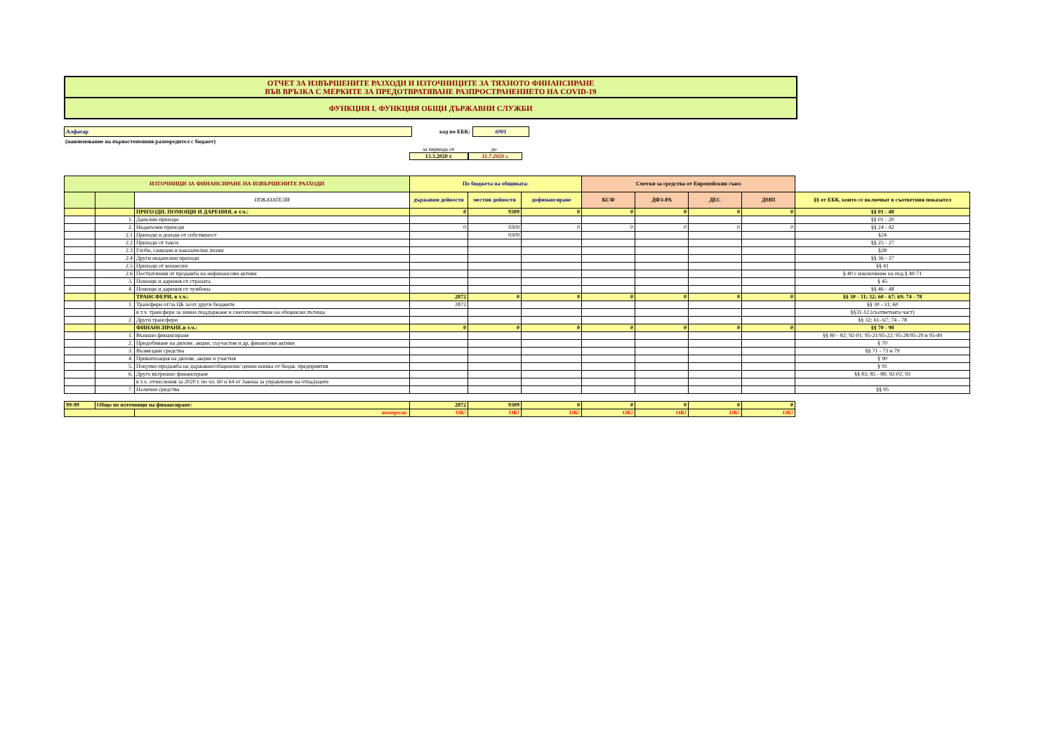ОТЧЕТ ЗА ИЗВЪРШЕНИТЕ РАЗХОДИ И ИЗТОЧНИЦИТЕ ЗА ТЯХНОТО ФИНАНСИРАНЕ
ВЪВ ВРЪЗКА С МЕРКИТЕ ЗА ПРЕДОТВРАТЯВАНЕ РАЗПРОСТРАНЕНИЕТО НА COVID-19
ФУНКЦИЯ I. ФУНКЦИЯ ОБЩИ ДЪРЖАВНИ СЛУЖБИ
Алфатар код по ЕБК: 6901
(наименование на първостепенния разпоредител с бюджет)
за периода от до
13.3.2020 г. 31.7.2020 г.
| ИЗТОЧНИЦИ ЗА ФИНАНСИРАНЕ НА ИЗВЪРШЕНИТЕ РАЗХОДИ | | | По бюджета на общината: | | | Сметки за средства от Европейския съюз | | | | |
| | | ПОКАЗАТЕЛИ | държавни дейности | местни дейности | дофинансиране | КСФ | ДФЗ-РА | ДЕС | ДМП | §§ от ЕБК, които се включват в съответния показател |
| | | ПРИХОДИ, ПОМОЩИ И ДАРЕНИЯ, в т.ч.: | 0 | 9309 | 0 | 0 | 0 | 0 | 0 | §§ 01 - 48 |
| | 1. | Данъчни приходи | | | | | | | | §§ 01 - 20 |
| | 2. | Неданъчни приходи | 0 | 9309 | 0 | 0 | 0 | 0 | 0 | §§ 24 - 42 |
| | 2.1 | Приходи и доходи от собственост | | 9309 | | | | | | §24 |
| | 2.2 | Приходи от такси | | | | | | | | §§ 25 - 27 |
| | 2.3 | Глоби, санкции и наказателни лихви | | | | | | | | §28 |
| | 2.4 | Други неданъчни приходи | | | | | | | | §§ 36 - 37 |
| | 2.5 | Приходи от концесии | | | | | | | | §§ 41 |
| | 2.6 | Постъпления от продажба на нефинансови активи | | | | | | | | § 40 с изключение на под.§ 40-71 |
| | 3. | Помощи и дарения от страната | | | | | | | | § 45 |
| | 4. | Помощи и дарения от чужбина | | | | | | | | §§ 46 - 48 |
| | | ТРАНСФЕРИ, в т.ч.: | 2872 | 0 | 0 | 0 | 0 | 0 | 0 | §§ 30 - 31; 32; 60 - 67; 69; 74 - 78 |
| | 1. | Трансфери от/за ЦБ за/от други бюджети | 2872 | | | | | | | §§ 30 - 31; 60 |
| | | в т.ч. трансфери за зимно поддържане и снегопочистване на общински пътища | | | | | | | | §§31-12 (съответната част) |
| | 2. | Други трансфери | | | | | | | | §§ 32; 61- 67; 74 - 78 |
| | | ФИНАНСИРАНЕ,в т.ч.: | 0 | 0 | 0 | 0 | 0 | 0 | 0 | §§ 70 - 98 |
| | 1. | Външно финансиране | | | | | | | | §§ 80 - 82; 92-01; 95-21/95-22; 95-28/95-29 и 95-49 |
| | 2. | Придобиване на дялове, акции, съучастия и др, финансови активи | | | | | | | | § 70 |
| | 3. | Възмездни средства | | | | | | | | §§ 71 - 73 и 79 |
| | 4. | Приватизация на дялове, акции и участия | | | | | | | | § 90 |
| | 5. | Покупко-продажба на държавни/общински/ ценни книжа от бюдж. предприятия | | | | | | | | § 91 |
| | 6. | Друго вътрешно финансиране | | | | | | | | §§ 83; 85 - 88; 92-02; 93 |
| | | в т.ч. отчисления за 2020 г. по чл. 60 и 64 от Закона за управление на отпадъците | | | | | | | | |
| | 7. | Налични средства | | | | | | | | §§ 95 |
| 99-99 | Общо по източници на финансиране: | | 2872 | 9309 | 0 | 0 | 0 | 0 | 0 |
| | | контрола: | OK! | OK! | OK! | OK! | OK! | OK! | OK! |